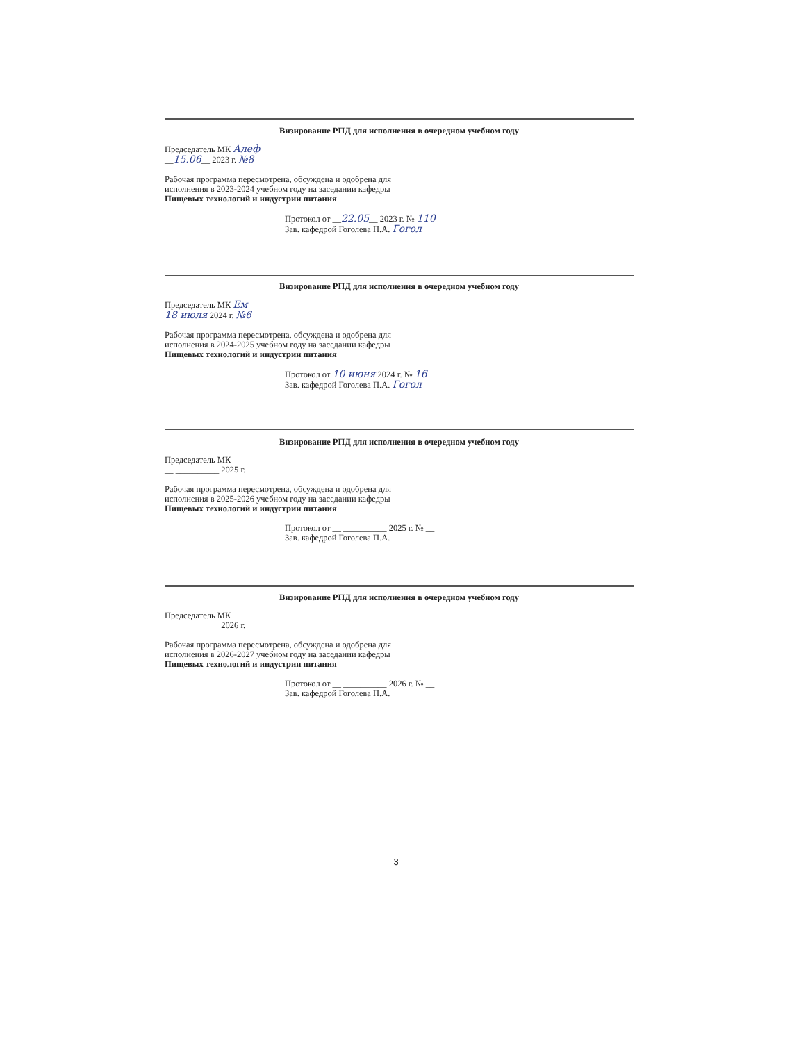Визирование РПД для исполнения в очередном учебном году
Председатель МК Алеф
__15.06__ 2023 г. №8
Рабочая программа пересмотрена, обсуждена и одобрена для
исполнения в 2023-2024 учебном году на заседании кафедры
Пищевых технологий и индустрии питания
Протокол от __22.05__ 2023 г. № 110
Зав. кафедрой Гоголева П.А. Гогол
Визирование РПД для исполнения в очередном учебном году
Председатель МК Ем
18 июля 2024 г. №6
Рабочая программа пересмотрена, обсуждена и одобрена для
исполнения в 2024-2025 учебном году на заседании кафедры
Пищевых технологий и индустрии питания
Протокол от 10 июня 2024 г. № 16
Зав. кафедрой Гоголева П.А. Гогол
Визирование РПД для исполнения в очередном учебном году
Председатель МК
__ __________ 2025 г.
Рабочая программа пересмотрена, обсуждена и одобрена для
исполнения в 2025-2026 учебном году на заседании кафедры
Пищевых технологий и индустрии питания
Протокол от __ __________ 2025 г. № __
Зав. кафедрой Гоголева П.А.
Визирование РПД для исполнения в очередном учебном году
Председатель МК
__ __________ 2026 г.
Рабочая программа пересмотрена, обсуждена и одобрена для
исполнения в 2026-2027 учебном году на заседании кафедры
Пищевых технологий и индустрии питания
Протокол от __ __________ 2026 г. № __
Зав. кафедрой Гоголева П.А.
3